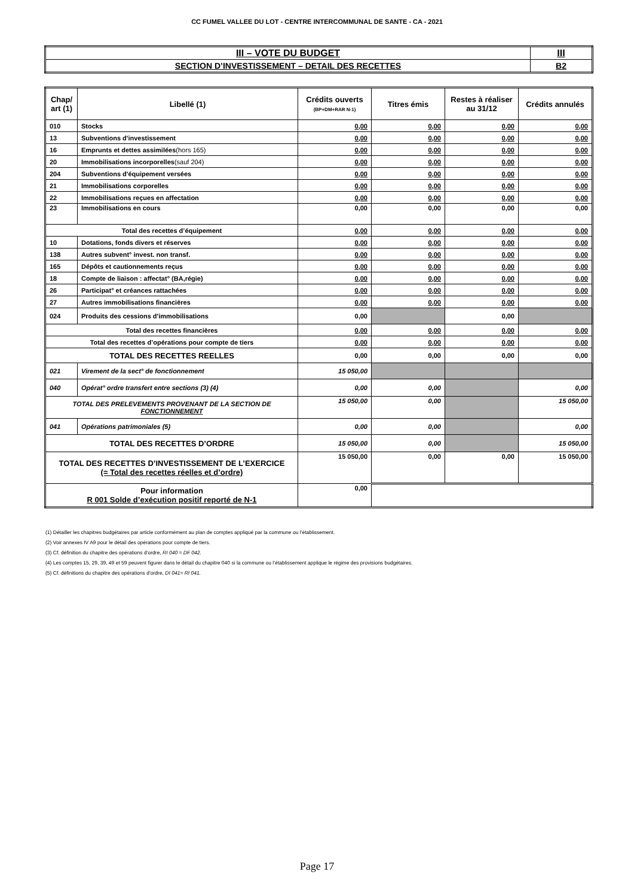CC FUMEL VALLEE DU LOT - CENTRE INTERCOMMUNAL DE SANTE - CA - 2021
| III – VOTE DU BUDGET | III |
| SECTION D’INVESTISSEMENT – DETAIL DES RECETTES | B2 |
| Chap/ art (1) | Libellé (1) | Crédits ouverts (BP+DM+RAR N-1) | Titres émis | Restes à réaliser au 31/12 | Crédits annulés |
| --- | --- | --- | --- | --- | --- |
| 010 | Stocks | 0,00 | 0,00 | 0,00 | 0,00 |
| 13 | Subventions d'investissement | 0,00 | 0,00 | 0,00 | 0,00 |
| 16 | Emprunts et dettes assimilées (hors 165) | 0,00 | 0,00 | 0,00 | 0,00 |
| 20 | Immobilisations incorporelles (sauf 204) | 0,00 | 0,00 | 0,00 | 0,00 |
| 204 | Subventions d'équipement versées | 0,00 | 0,00 | 0,00 | 0,00 |
| 21 | Immobilisations corporelles | 0,00 | 0,00 | 0,00 | 0,00 |
| 22 | Immobilisations reçues en affectation | 0,00 | 0,00 | 0,00 | 0,00 |
| 23 | Immobilisations en cours | 0,00 | 0,00 | 0,00 | 0,00 |
| Total des recettes d’équipement | | 0,00 | 0,00 | 0,00 | 0,00 |
| 10 | Dotations, fonds divers et réserves | 0,00 | 0,00 | 0,00 | 0,00 |
| 138 | Autres subvent° invest. non transf. | 0,00 | 0,00 | 0,00 | 0,00 |
| 165 | Dépôts et cautionnements reçus | 0,00 | 0,00 | 0,00 | 0,00 |
| 18 | Compte de liaison : affectat° (BA,régie) | 0,00 | 0,00 | 0,00 | 0,00 |
| 26 | Participat° et créances rattachées | 0,00 | 0,00 | 0,00 | 0,00 |
| 27 | Autres immobilisations financières | 0,00 | 0,00 | 0,00 | 0,00 |
| 024 | Produits des cessions d'immobilisations | 0,00 | | 0,00 | |
| Total des recettes financières | | 0,00 | 0,00 | 0,00 | 0,00 |
| Total des recettes d’opérations pour compte de tiers | | 0,00 | 0,00 | 0,00 | 0,00 |
| TOTAL DES RECETTES REELLES | | 0,00 | 0,00 | 0,00 | 0,00 |
| 021 | Virement de la sect° de fonctionnement | 15 050,00 | | | |
| 040 | Opérat° ordre transfert entre sections (3) (4) | 0,00 | 0,00 | | 0,00 |
| TOTAL DES PRELEVEMENTS PROVENANT DE LA SECTION DE FONCTIONNEMENT | | 15 050,00 | 0,00 | | 15 050,00 |
| 041 | Opérations patrimoniales (5) | 0,00 | 0,00 | | 0,00 |
| TOTAL DES RECETTES D’ORDRE | | 15 050,00 | 0,00 | | 15 050,00 |
| TOTAL DES RECETTES D’INVESTISSEMENT DE L’EXERCICE (= Total des recettes réelles et d’ordre) | | 15 050,00 | 0,00 | 0,00 | 15 050,00 |
| Pour information R 001 Solde d’exécution positif reporté de N-1 | | 0,00 | | | |
(1) Détailler les chapitres budgétaires par article conformément au plan de comptes appliqué par la commune ou l’établissement.
(2) Voir annexes IV A9 pour le détail des opérations pour compte de tiers.
(3) Cf. définition du chapitre des opérations d’ordre, RI 040 = DF 042.
(4) Les comptes 15, 29, 39, 49 et 59 peuvent figurer dans le détail du chapitre 040 si la commune ou l’établissement applique le régime des provisions budgétaires.
(5) Cf. définitions du chapitre des opérations d’ordre, DI 041= RI 041.
Page 17